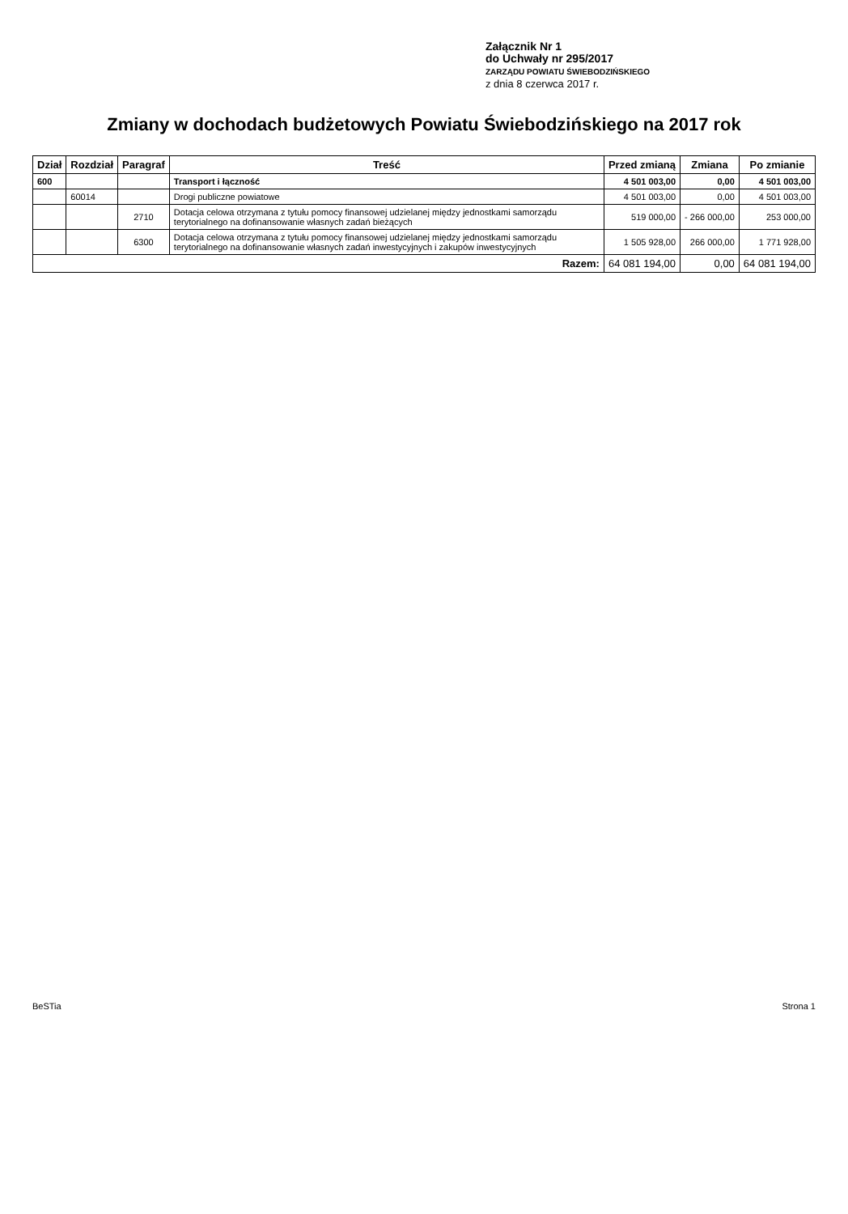Załącznik Nr 1
do Uchwały nr 295/2017
ZARZĄDU POWIATU ŚWIEBODZIŃSKIEGO
z dnia 8 czerwca 2017 r.
Zmiany w dochodach budżetowych Powiatu Świebodzińskiego na 2017 rok
| Dział | Rozdział | Paragraf | Treść | Przed zmianą | Zmiana | Po zmianie |
| --- | --- | --- | --- | --- | --- | --- |
| 600 | | | Transport i łączność | 4 501 003,00 | 0,00 | 4 501 003,00 |
| | 60014 | | Drogi publiczne powiatowe | 4 501 003,00 | 0,00 | 4 501 003,00 |
| | | 2710 | Dotacja celowa otrzymana z tytułu pomocy finansowej udzielanej między jednostkami samorządu terytorialnego na dofinansowanie własnych zadań bieżących | 519 000,00 | - 266 000,00 | 253 000,00 |
| | | 6300 | Dotacja celowa otrzymana z tytułu pomocy finansowej udzielanej między jednostkami samorządu terytorialnego na dofinansowanie własnych zadań inwestycyjnych i zakupów inwestycyjnych | 1 505 928,00 | 266 000,00 | 1 771 928,00 |
| Razem: | | | | 64 081 194,00 | 0,00 | 64 081 194,00 |
BeSTia Strona 1